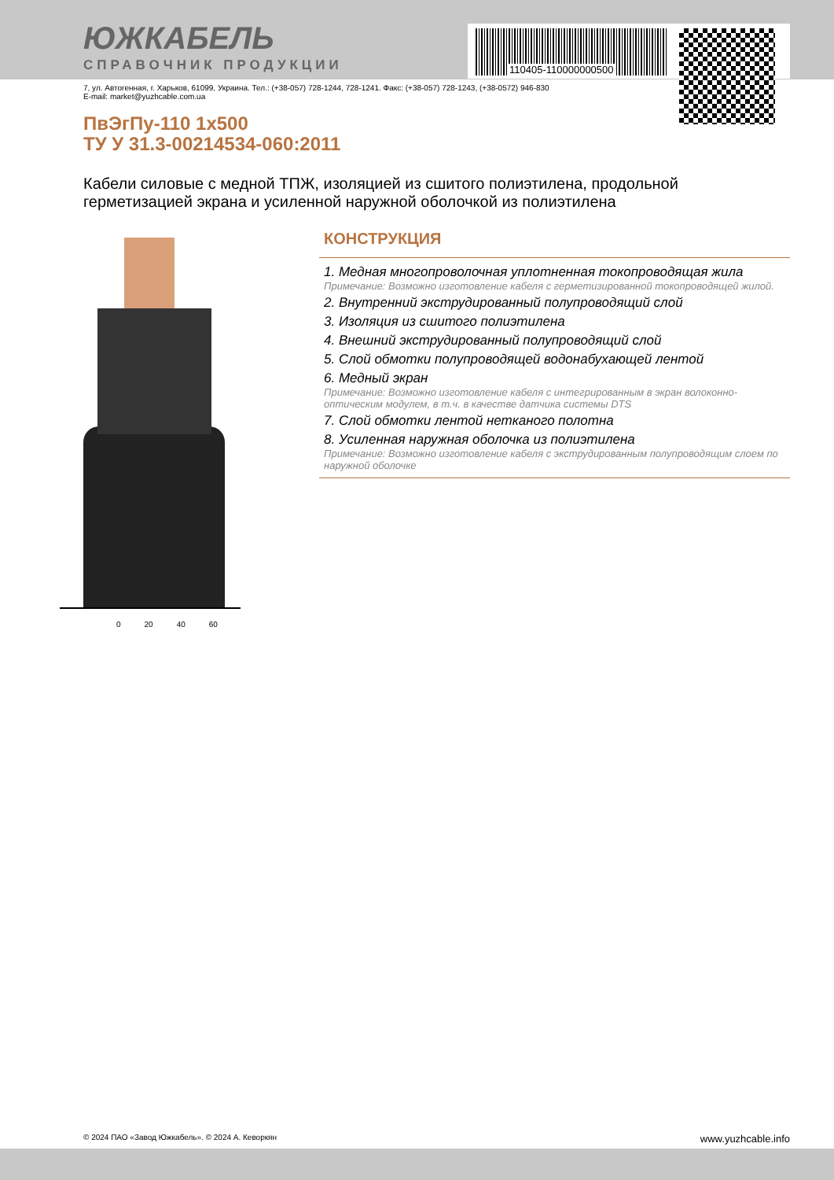ЮЖКАБЕЛЬ
СПРАВОЧНИК ПРОДУКЦИИ
110405-110000000500
7, ул. Автогенная, г. Харьков, 61099, Украина. Тел.: (+38-057) 728-1244, 728-1241. Факс: (+38-057) 728-1243, (+38-0572) 946-830
E-mail: market@yuzhcable.com.ua
ПвЭгПу-110 1x500
ТУ У 31.3-00214534-060:2011
Кабели силовые с медной ТПЖ, изоляцией из сшитого полиэтилена, продольной герметизацией экрана и усиленной наружной оболочкой из полиэтилена
0 20 40 60
КОНСТРУКЦИЯ
1. Медная многопроволочная уплотненная токопроводящая жила
Примечание: Возможно изготовление кабеля с герметизированной токопроводящей жилой.
2. Внутренний экструдированный полупроводящий слой
3. Изоляция из сшитого полиэтилена
4. Внешний экструдированный полупроводящий слой
5. Слой обмотки полупроводящей водонабухающей лентой
6. Медный экран
Примечание: Возможно изготовление кабеля с интегрированным в экран волоконно-оптическим модулем, в т.ч. в качестве датчика системы DTS
7. Слой обмотки лентой нетканого полотна
8. Усиленная наружная оболочка из полиэтилена
Примечание: Возможно изготовление кабеля с экструдированным полупроводящим слоем по наружной оболочке
© 2024 ПАО «Завод Южкабель». © 2024 А. Кеворкян www.yuzhcable.info